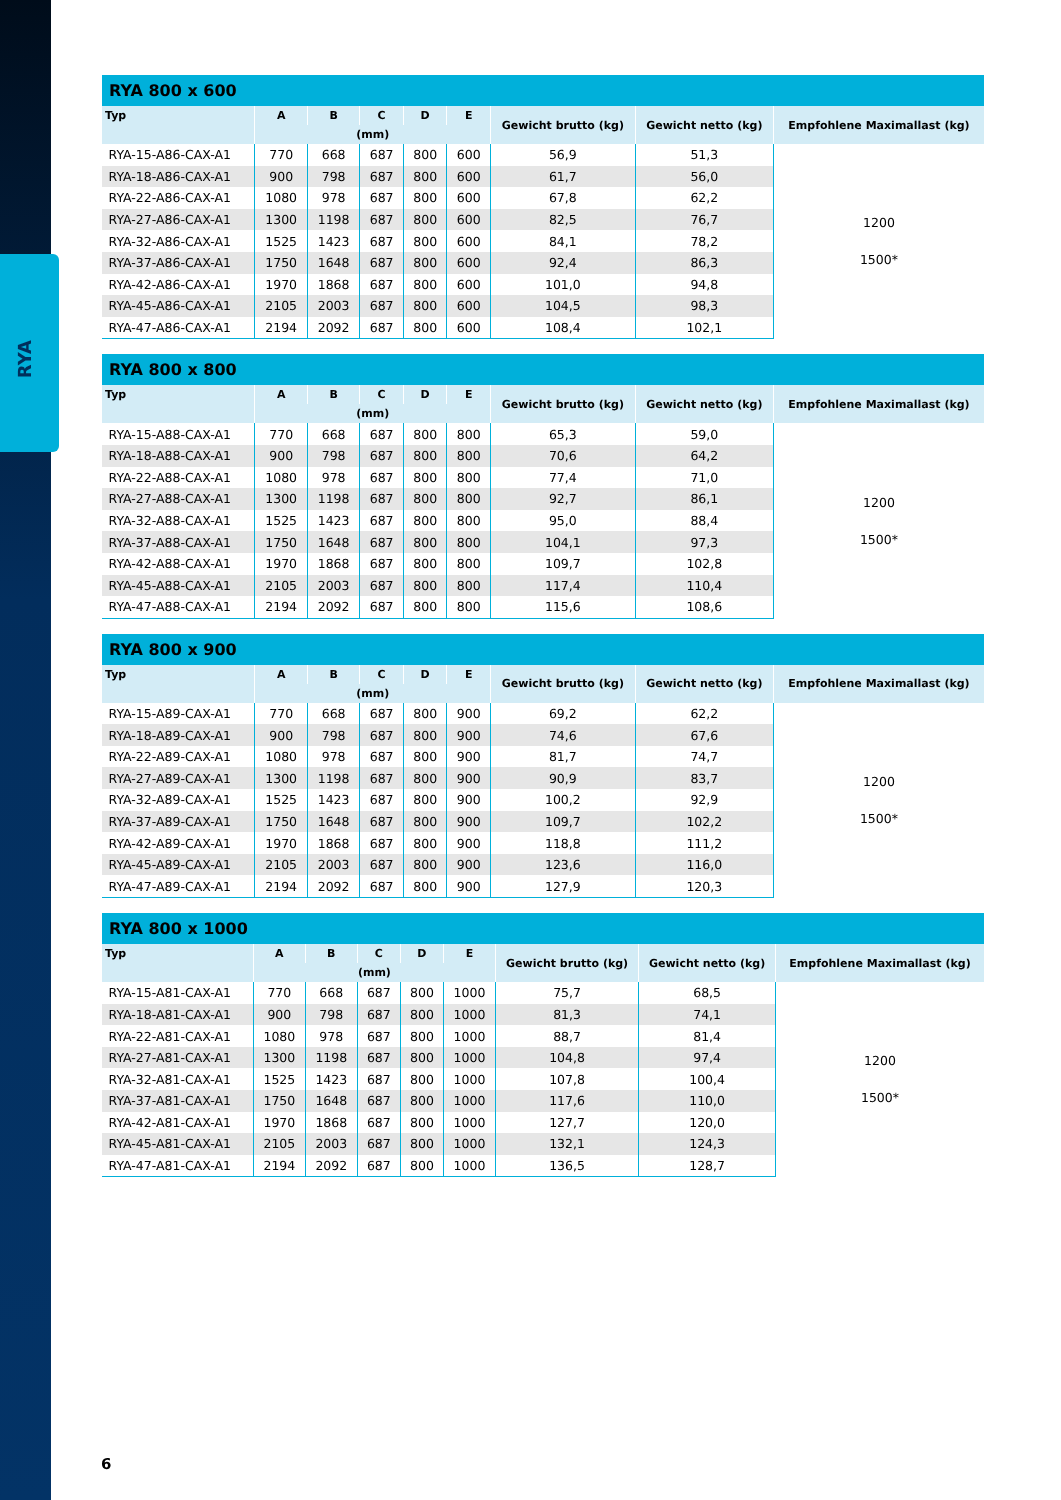RYA
| RYA 800 x 600 | | | | | | | | |
| --- | --- | --- | --- | --- | --- | --- | --- | --- |
| Typ | A | B | C | D | E | Gewicht brutto (kg) | Gewicht netto (kg) | Empfohlene Maximallast (kg) |
| | (mm) | | | | | | | |
| RYA-15-A86-CAX-A1 | 770 | 668 | 687 | 800 | 600 | 56,9 | 51,3 | 1200 1500* |
| RYA-18-A86-CAX-A1 | 900 | 798 | 687 | 800 | 600 | 61,7 | 56,0 | |
| RYA-22-A86-CAX-A1 | 1080 | 978 | 687 | 800 | 600 | 67,8 | 62,2 | |
| RYA-27-A86-CAX-A1 | 1300 | 1198 | 687 | 800 | 600 | 82,5 | 76,7 | |
| RYA-32-A86-CAX-A1 | 1525 | 1423 | 687 | 800 | 600 | 84,1 | 78,2 | |
| RYA-37-A86-CAX-A1 | 1750 | 1648 | 687 | 800 | 600 | 92,4 | 86,3 | |
| RYA-42-A86-CAX-A1 | 1970 | 1868 | 687 | 800 | 600 | 101,0 | 94,8 | |
| RYA-45-A86-CAX-A1 | 2105 | 2003 | 687 | 800 | 600 | 104,5 | 98,3 | |
| RYA-47-A86-CAX-A1 | 2194 | 2092 | 687 | 800 | 600 | 108,4 | 102,1 | |
| RYA 800 x 800 | | | | | | | | |
| --- | --- | --- | --- | --- | --- | --- | --- | --- |
| Typ | A | B | C | D | E | Gewicht brutto (kg) | Gewicht netto (kg) | Empfohlene Maximallast (kg) |
| | (mm) | | | | | | | |
| RYA-15-A88-CAX-A1 | 770 | 668 | 687 | 800 | 800 | 65,3 | 59,0 | 1200 1500* |
| RYA-18-A88-CAX-A1 | 900 | 798 | 687 | 800 | 800 | 70,6 | 64,2 | |
| RYA-22-A88-CAX-A1 | 1080 | 978 | 687 | 800 | 800 | 77,4 | 71,0 | |
| RYA-27-A88-CAX-A1 | 1300 | 1198 | 687 | 800 | 800 | 92,7 | 86,1 | |
| RYA-32-A88-CAX-A1 | 1525 | 1423 | 687 | 800 | 800 | 95,0 | 88,4 | |
| RYA-37-A88-CAX-A1 | 1750 | 1648 | 687 | 800 | 800 | 104,1 | 97,3 | |
| RYA-42-A88-CAX-A1 | 1970 | 1868 | 687 | 800 | 800 | 109,7 | 102,8 | |
| RYA-45-A88-CAX-A1 | 2105 | 2003 | 687 | 800 | 800 | 117,4 | 110,4 | |
| RYA-47-A88-CAX-A1 | 2194 | 2092 | 687 | 800 | 800 | 115,6 | 108,6 | |
| RYA 800 x 900 | | | | | | | | |
| --- | --- | --- | --- | --- | --- | --- | --- | --- |
| Typ | A | B | C | D | E | Gewicht brutto (kg) | Gewicht netto (kg) | Empfohlene Maximallast (kg) |
| | (mm) | | | | | | | |
| RYA-15-A89-CAX-A1 | 770 | 668 | 687 | 800 | 900 | 69,2 | 62,2 | 1200 1500* |
| RYA-18-A89-CAX-A1 | 900 | 798 | 687 | 800 | 900 | 74,6 | 67,6 | |
| RYA-22-A89-CAX-A1 | 1080 | 978 | 687 | 800 | 900 | 81,7 | 74,7 | |
| RYA-27-A89-CAX-A1 | 1300 | 1198 | 687 | 800 | 900 | 90,9 | 83,7 | |
| RYA-32-A89-CAX-A1 | 1525 | 1423 | 687 | 800 | 900 | 100,2 | 92,9 | |
| RYA-37-A89-CAX-A1 | 1750 | 1648 | 687 | 800 | 900 | 109,7 | 102,2 | |
| RYA-42-A89-CAX-A1 | 1970 | 1868 | 687 | 800 | 900 | 118,8 | 111,2 | |
| RYA-45-A89-CAX-A1 | 2105 | 2003 | 687 | 800 | 900 | 123,6 | 116,0 | |
| RYA-47-A89-CAX-A1 | 2194 | 2092 | 687 | 800 | 900 | 127,9 | 120,3 | |
| RYA 800 x 1000 | | | | | | | | |
| --- | --- | --- | --- | --- | --- | --- | --- | --- |
| Typ | A | B | C | D | E | Gewicht brutto (kg) | Gewicht netto (kg) | Empfohlene Maximallast (kg) |
| | (mm) | | | | | | | |
| RYA-15-A81-CAX-A1 | 770 | 668 | 687 | 800 | 1000 | 75,7 | 68,5 | 1200 1500* |
| RYA-18-A81-CAX-A1 | 900 | 798 | 687 | 800 | 1000 | 81,3 | 74,1 | |
| RYA-22-A81-CAX-A1 | 1080 | 978 | 687 | 800 | 1000 | 88,7 | 81,4 | |
| RYA-27-A81-CAX-A1 | 1300 | 1198 | 687 | 800 | 1000 | 104,8 | 97,4 | |
| RYA-32-A81-CAX-A1 | 1525 | 1423 | 687 | 800 | 1000 | 107,8 | 100,4 | |
| RYA-37-A81-CAX-A1 | 1750 | 1648 | 687 | 800 | 1000 | 117,6 | 110,0 | |
| RYA-42-A81-CAX-A1 | 1970 | 1868 | 687 | 800 | 1000 | 127,7 | 120,0 | |
| RYA-45-A81-CAX-A1 | 2105 | 2003 | 687 | 800 | 1000 | 132,1 | 124,3 | |
| RYA-47-A81-CAX-A1 | 2194 | 2092 | 687 | 800 | 1000 | 136,5 | 128,7 | |
6